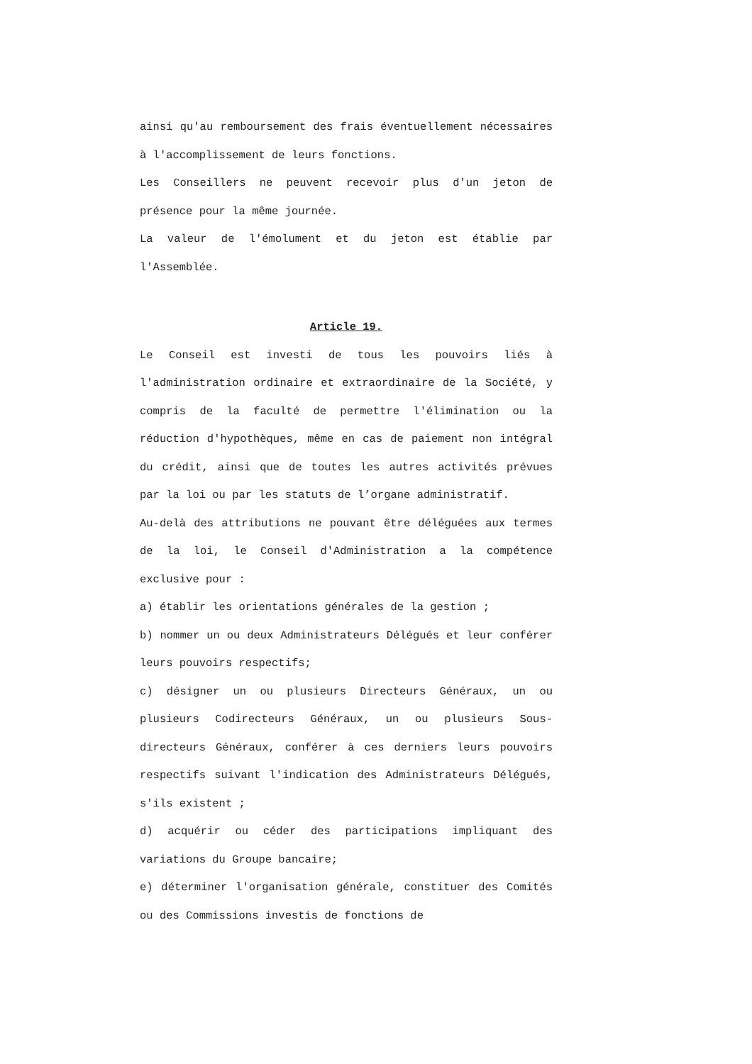ainsi qu'au remboursement des frais éventuellement nécessaires à l'accomplissement de leurs fonctions.
Les Conseillers ne peuvent recevoir plus d'un jeton de présence pour la même journée.
La valeur de l'émolument et du jeton est établie par l'Assemblée.
Article 19.
Le Conseil est investi de tous les pouvoirs liés à l'administration ordinaire et extraordinaire de la Société, y compris de la faculté de permettre l'élimination ou la réduction d'hypothèques, même en cas de paiement non intégral du crédit, ainsi que de toutes les autres activités prévues par la loi ou par les statuts de l’organe administratif.
Au-delà des attributions ne pouvant être déléguées aux termes de la loi, le Conseil d'Administration a la compétence exclusive pour :
a) établir les orientations générales de la gestion ;
b) nommer un ou deux Administrateurs Délégués et leur conférer leurs pouvoirs respectifs;
c) désigner un ou plusieurs Directeurs Généraux, un ou plusieurs Codirecteurs Généraux, un ou plusieurs Sous-directeurs Généraux, conférer à ces derniers leurs pouvoirs respectifs suivant l'indication des Administrateurs Délégués, s'ils existent ;
d) acquérir ou céder des participations impliquant des variations du Groupe bancaire;
e) déterminer l'organisation générale, constituer des Comités ou des Commissions investis de fonctions de